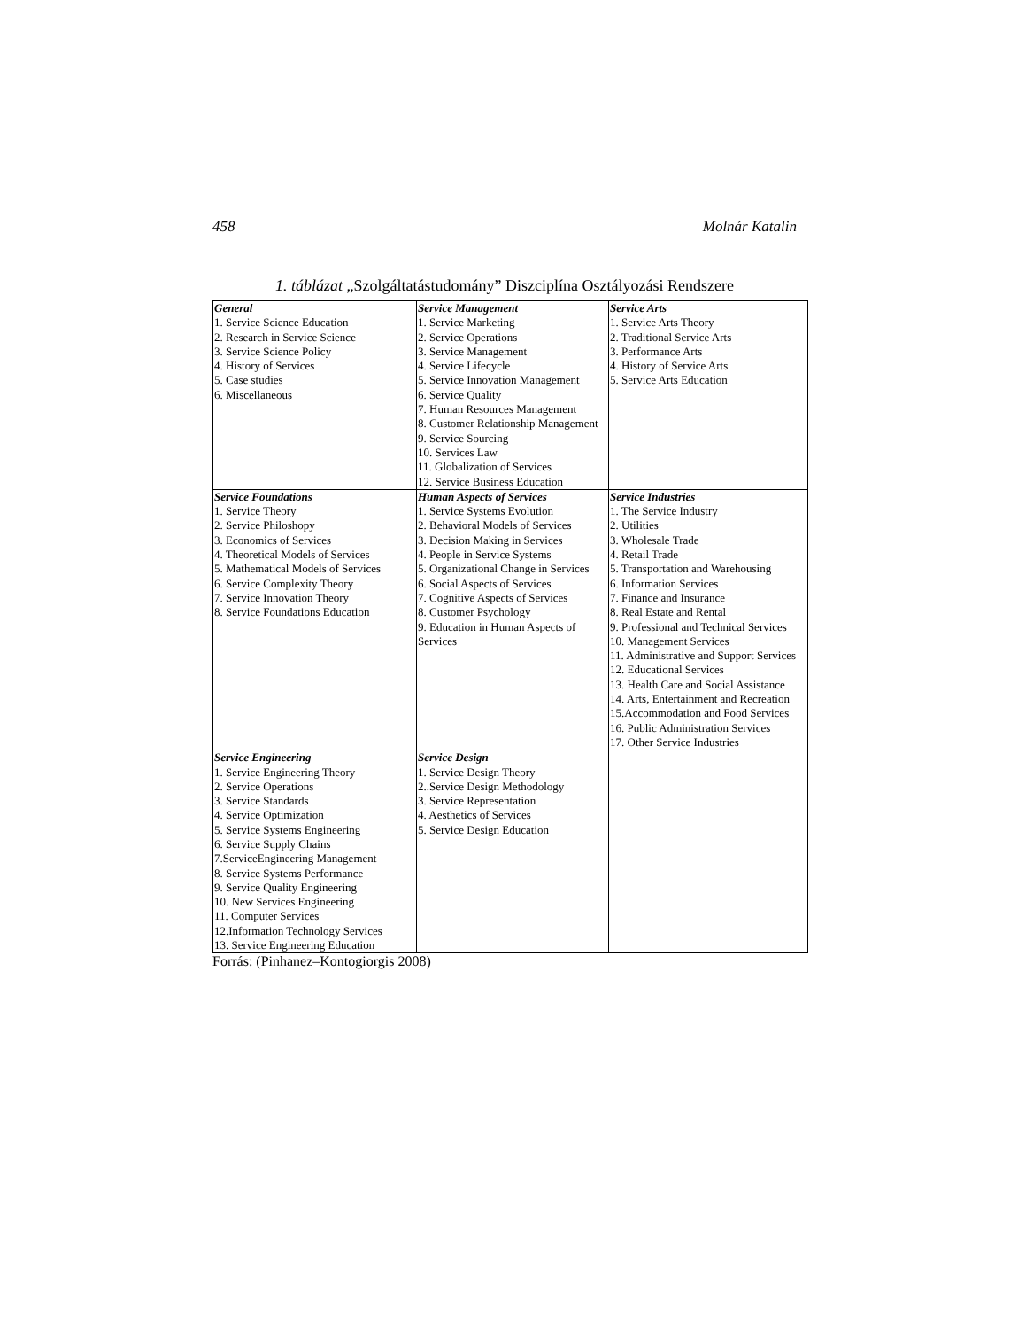458 Molnár Katalin
1. táblázat „Szolgáltatástudomány” Diszciplína Osztályozási Rendszere
| General 1. Service Science Education 2. Research in Service Science 3. Service Science Policy 4. History of Services 5. Case studies 6. Miscellaneous | Service Management 1. Service Marketing 2. Service Operations 3. Service Management 4. Service Lifecycle 5. Service Innovation Management 6. Service Quality 7. Human Resources Management 8. Customer Relationship Management 9. Service Sourcing 10. Services Law 11. Globalization of Services 12. Service Business Education | Service Arts 1. Service Arts Theory 2. Traditional Service Arts 3. Performance Arts 4. History of Service Arts 5. Service Arts Education |
| Service Foundations 1. Service Theory 2. Service Philoshopy 3. Economics of Services 4. Theoretical Models of Services 5. Mathematical Models of Services 6. Service Complexity Theory 7. Service Innovation Theory 8. Service Foundations Education | Human Aspects of Services 1. Service Systems Evolution 2. Behavioral Models of Services 3. Decision Making in Services 4. People in Service Systems 5. Organizational Change in Services 6. Social Aspects of Services 7. Cognitive Aspects of Services 8. Customer Psychology 9. Education in Human Aspects of Services | Service Industries 1. The Service Industry 2. Utilities 3. Wholesale Trade 4. Retail Trade 5. Transportation and Warehousing 6. Information Services 7. Finance and Insurance 8. Real Estate and Rental 9. Professional and Technical Services 10. Management Services 11. Administrative and Support Services 12. Educational Services 13. Health Care and Social Assistance 14. Arts, Entertainment and Recreation 15.Accommodation and Food Services 16. Public Administration Services 17. Other Service Industries |
| Service Engineering 1. Service Engineering Theory 2. Service Operations 3. Service Standards 4. Service Optimization 5. Service Systems Engineering 6. Service Supply Chains 7.ServiceEngineering Management 8. Service Systems Performance 9. Service Quality Engineering 10. New Services Engineering 11. Computer Services 12.Information Technology Services 13. Service Engineering Education | Service Design 1. Service Design Theory 2..Service Design Methodology 3. Service Representation 4. Aesthetics of Services 5. Service Design Education | |
Forrás: (Pinhanez–Kontogiorgis 2008)